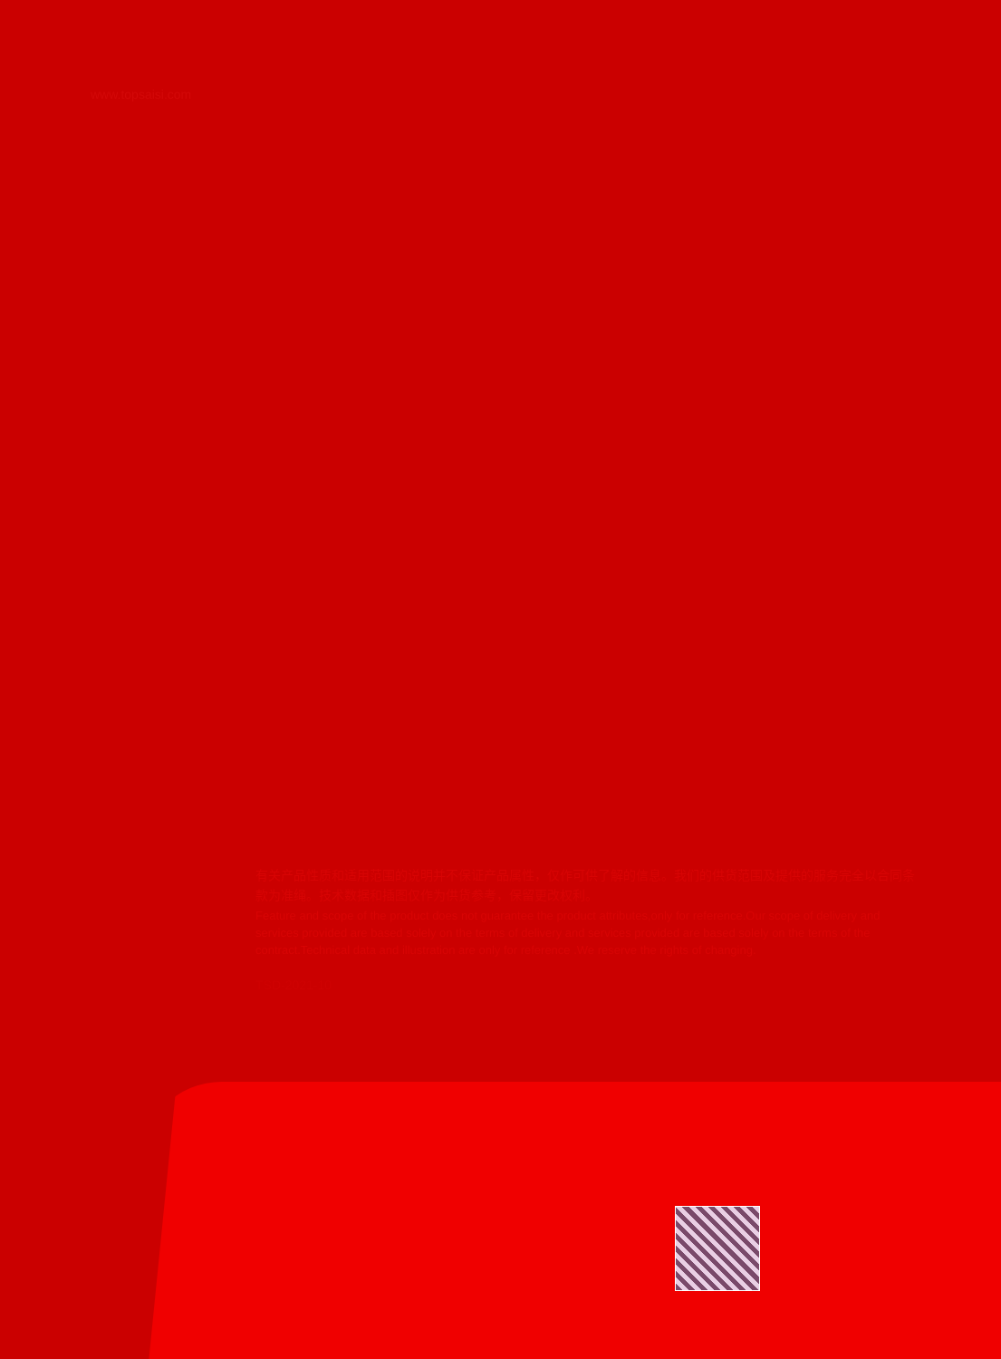www.topsaisi.com
有关产品性质和适用范围的说明并不保证产品属性，仅作可供了解的信息。我们的供货范围及提供的服务完全以合同条款为准绳。技术数据和插图仅作为供货参考，保留更改权利。
Feature and scope of the product does not guarantee the product attributes,only for reference.Our scope of delivery and services provided are based solely on the terms of delivery and services provided are based solely on the terms of the contract.Technical data and illustration are only for reference .We reserve the rights of changing.
TSD-2021-10